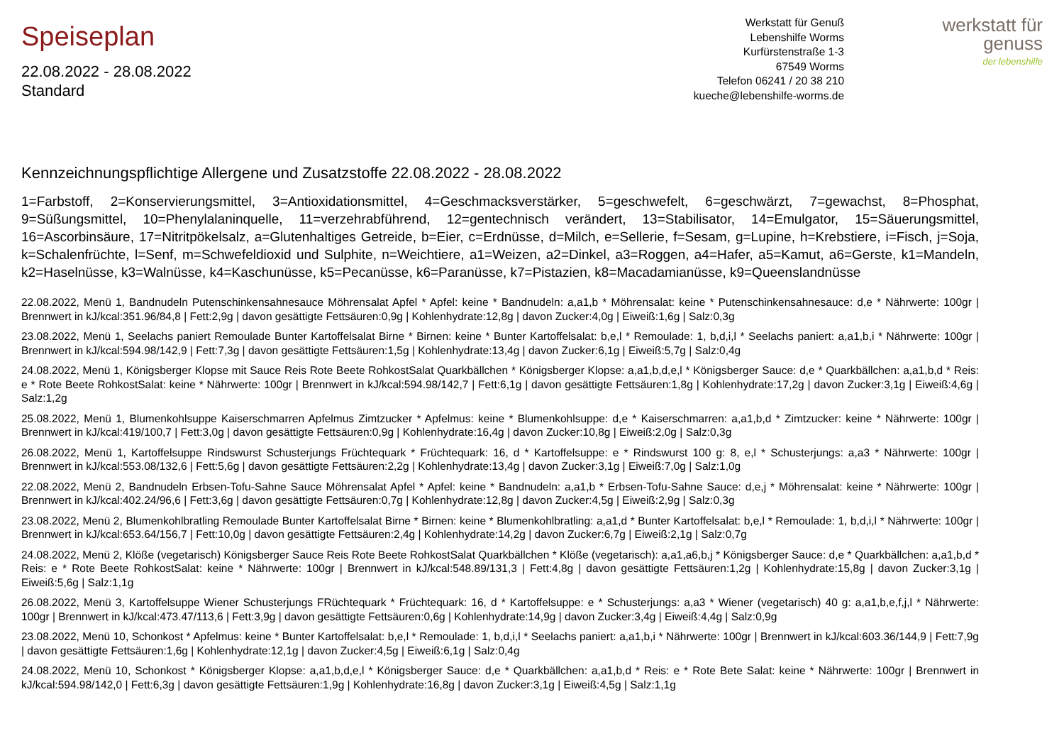Speiseplan
22.08.2022 - 28.08.2022
Standard
Werkstatt für Genuß
Lebenshilfe Worms
Kurfürstenstraße 1-3
67549 Worms
Telefon 06241 / 20 38 210
kueche@lebenshilfe-worms.de
werkstatt für
genuss
der lebenshilfe
Kennzeichnungspflichtige Allergene und Zusatzstoffe 22.08.2022 - 28.08.2022
1=Farbstoff, 2=Konservierungsmittel, 3=Antioxidationsmittel, 4=Geschmacksverstärker, 5=geschwefelt, 6=geschwärzt, 7=gewachst, 8=Phosphat, 9=Süßungsmittel, 10=Phenylalaninquelle, 11=verzehrabführend, 12=gentechnisch verändert, 13=Stabilisator, 14=Emulgator, 15=Säuerungsmittel, 16=Ascorbinsäure, 17=Nitritpökelsalz, a=Glutenhaltiges Getreide, b=Eier, c=Erdnüsse, d=Milch, e=Sellerie, f=Sesam, g=Lupine, h=Krebstiere, i=Fisch, j=Soja, k=Schalenfrüchte, l=Senf, m=Schwefeldioxid und Sulphite, n=Weichtiere, a1=Weizen, a2=Dinkel, a3=Roggen, a4=Hafer, a5=Kamut, a6=Gerste, k1=Mandeln, k2=Haselnüsse, k3=Walnüsse, k4=Kaschunüsse, k5=Pecanüsse, k6=Paranüsse, k7=Pistazien, k8=Macadamianüsse, k9=Queenslandnüsse
22.08.2022, Menü 1, Bandnudeln Putenschinkensahnesauce Möhrensalat Apfel * Apfel: keine * Bandnudeln: a,a1,b * Möhrensalat: keine * Putenschinkensahnesauce: d,e * Nährwerte: 100gr | Brennwert in kJ/kcal:351.96/84,8 | Fett:2,9g | davon gesättigte Fettsäuren:0,9g | Kohlenhydrate:12,8g | davon Zucker:4,0g | Eiweiß:1,6g | Salz:0,3g
23.08.2022, Menü 1, Seelachs paniert Remoulade Bunter Kartoffelsalat Birne * Birnen: keine * Bunter Kartoffelsalat: b,e,l * Remoulade: 1, b,d,i,l * Seelachs paniert: a,a1,b,i * Nährwerte: 100gr | Brennwert in kJ/kcal:594.98/142,9 | Fett:7,3g | davon gesättigte Fettsäuren:1,5g | Kohlenhydrate:13,4g | davon Zucker:6,1g | Eiweiß:5,7g | Salz:0,4g
24.08.2022, Menü 1, Königsberger Klopse mit Sauce Reis Rote Beete RohkostSalat Quarkbällchen * Königsberger Klopse: a,a1,b,d,e,l * Königsberger Sauce: d,e * Quarkbällchen: a,a1,b,d * Reis: e * Rote Beete RohkostSalat: keine * Nährwerte: 100gr | Brennwert in kJ/kcal:594.98/142,7 | Fett:6,1g | davon gesättigte Fettsäuren:1,8g | Kohlenhydrate:17,2g | davon Zucker:3,1g | Eiweiß:4,6g | Salz:1,2g
25.08.2022, Menü 1, Blumenkohlsuppe Kaiserschmarren Apfelmus Zimtzucker * Apfelmus: keine * Blumenkohlsuppe: d,e * Kaiserschmarren: a,a1,b,d * Zimtzucker: keine * Nährwerte: 100gr | Brennwert in kJ/kcal:419/100,7 | Fett:3,0g | davon gesättigte Fettsäuren:0,9g | Kohlenhydrate:16,4g | davon Zucker:10,8g | Eiweiß:2,0g | Salz:0,3g
26.08.2022, Menü 1, Kartoffelsuppe Rindswurst Schusterjungs Früchtequark * Früchtequark: 16, d * Kartoffelsuppe: e * Rindswurst 100 g: 8, e,l * Schusterjungs: a,a3 * Nährwerte: 100gr | Brennwert in kJ/kcal:553.08/132,6 | Fett:5,6g | davon gesättigte Fettsäuren:2,2g | Kohlenhydrate:13,4g | davon Zucker:3,1g | Eiweiß:7,0g | Salz:1,0g
22.08.2022, Menü 2, Bandnudeln Erbsen-Tofu-Sahne Sauce Möhrensalat Apfel * Apfel: keine * Bandnudeln: a,a1,b * Erbsen-Tofu-Sahne Sauce: d,e,j * Möhrensalat: keine * Nährwerte: 100gr | Brennwert in kJ/kcal:402.24/96,6 | Fett:3,6g | davon gesättigte Fettsäuren:0,7g | Kohlenhydrate:12,8g | davon Zucker:4,5g | Eiweiß:2,9g | Salz:0,3g
23.08.2022, Menü 2, Blumenkohlbratling Remoulade Bunter Kartoffelsalat Birne * Birnen: keine * Blumenkohlbratling: a,a1,d * Bunter Kartoffelsalat: b,e,l * Remoulade: 1, b,d,i,l * Nährwerte: 100gr | Brennwert in kJ/kcal:653.64/156,7 | Fett:10,0g | davon gesättigte Fettsäuren:2,4g | Kohlenhydrate:14,2g | davon Zucker:6,7g | Eiweiß:2,1g | Salz:0,7g
24.08.2022, Menü 2, Klöße (vegetarisch) Königsberger Sauce Reis Rote Beete RohkostSalat Quarkbällchen * Klöße (vegetarisch): a,a1,a6,b,j * Königsberger Sauce: d,e * Quarkbällchen: a,a1,b,d * Reis: e * Rote Beete RohkostSalat: keine * Nährwerte: 100gr | Brennwert in kJ/kcal:548.89/131,3 | Fett:4,8g | davon gesättigte Fettsäuren:1,2g | Kohlenhydrate:15,8g | davon Zucker:3,1g | Eiweiß:5,6g | Salz:1,1g
26.08.2022, Menü 3, Kartoffelsuppe Wiener Schusterjungs FRüchtequark * Früchtequark: 16, d * Kartoffelsuppe: e * Schusterjungs: a,a3 * Wiener (vegetarisch) 40 g: a,a1,b,e,f,j,l * Nährwerte: 100gr | Brennwert in kJ/kcal:473.47/113,6 | Fett:3,9g | davon gesättigte Fettsäuren:0,6g | Kohlenhydrate:14,9g | davon Zucker:3,4g | Eiweiß:4,4g | Salz:0,9g
23.08.2022, Menü 10, Schonkost * Apfelmus: keine * Bunter Kartoffelsalat: b,e,l * Remoulade: 1, b,d,i,l * Seelachs paniert: a,a1,b,i * Nährwerte: 100gr | Brennwert in kJ/kcal:603.36/144,9 | Fett:7,9g | davon gesättigte Fettsäuren:1,6g | Kohlenhydrate:12,1g | davon Zucker:4,5g | Eiweiß:6,1g | Salz:0,4g
24.08.2022, Menü 10, Schonkost * Königsberger Klopse: a,a1,b,d,e,l * Königsberger Sauce: d,e * Quarkbällchen: a,a1,b,d * Reis: e * Rote Bete Salat: keine * Nährwerte: 100gr | Brennwert in kJ/kcal:594.98/142,0 | Fett:6,3g | davon gesättigte Fettsäuren:1,9g | Kohlenhydrate:16,8g | davon Zucker:3,1g | Eiweiß:4,5g | Salz:1,1g